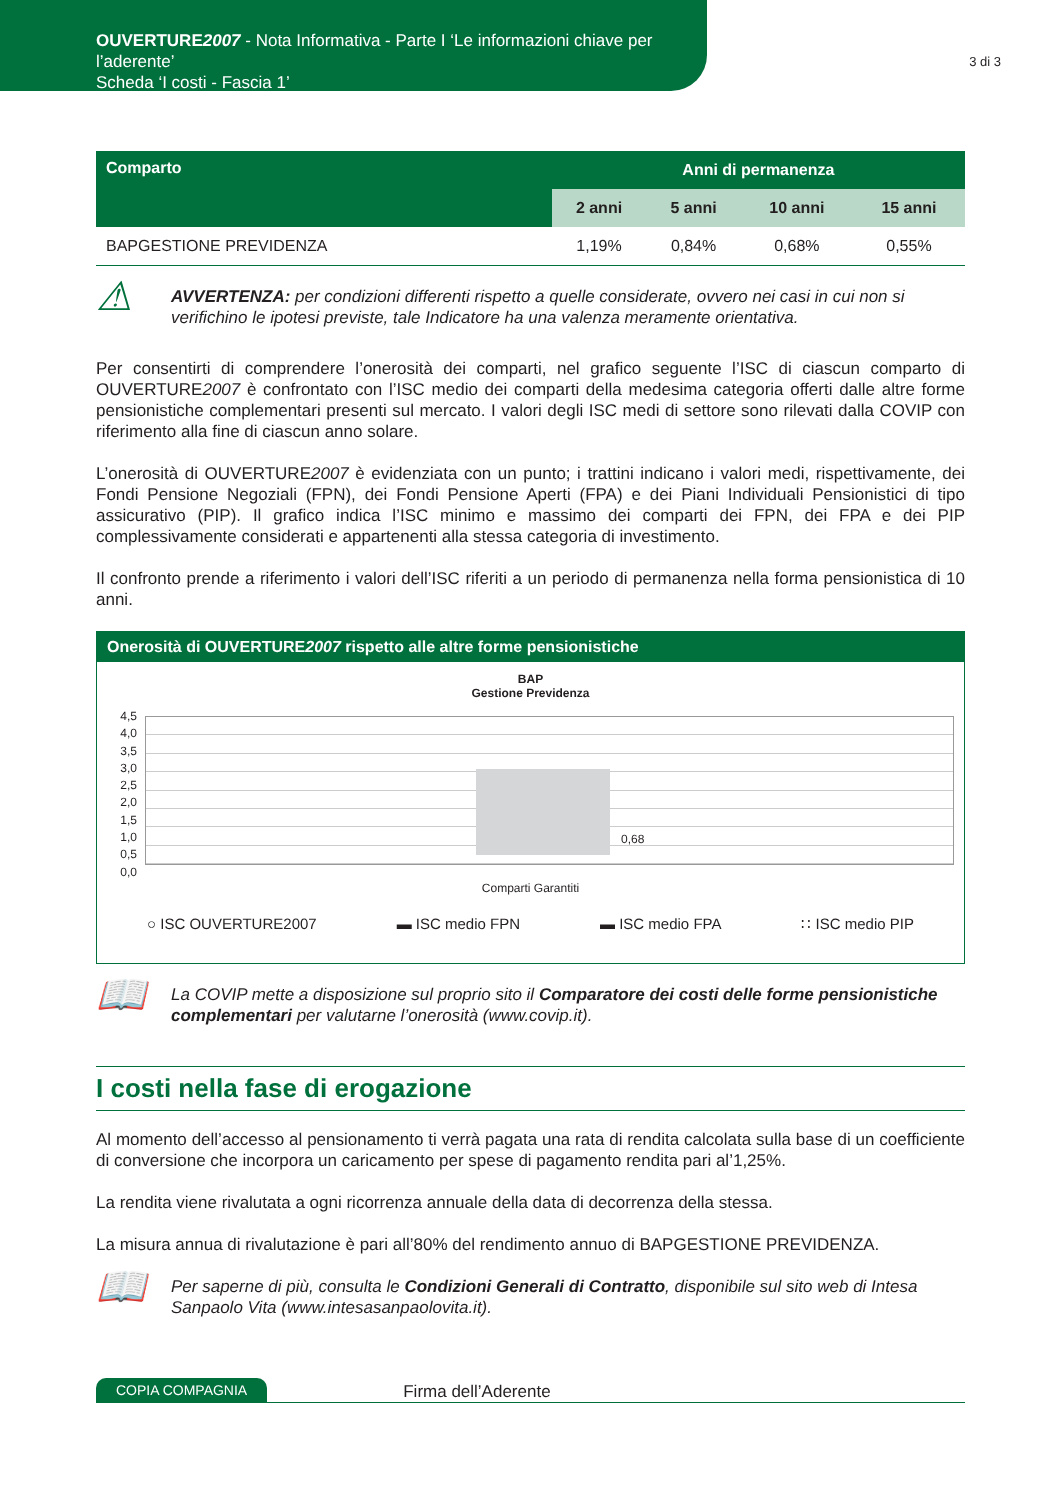OUVERTURE2007 - Nota Informativa - Parte I ‘Le informazioni chiave per l’aderente’
Scheda ‘I costi - Fascia 1’
3 di 3
| Comparto | Anni di permanenza | | | |
| --- | --- | --- | --- | --- |
| | 2 anni | 5 anni | 10 anni | 15 anni |
| BAPGESTIONE PREVIDENZA | 1,19% | 0,84% | 0,68% | 0,55% |
⚠
AVVERTENZA: per condizioni differenti rispetto a quelle considerate, ovvero nei casi in cui non si verifichino le ipotesi previste, tale Indicatore ha una valenza meramente orientativa.
Per consentirti di comprendere l’onerosità dei comparti, nel grafico seguente l’ISC di ciascun comparto di OUVERTURE2007 è confrontato con l’ISC medio dei comparti della medesima categoria offerti dalle altre forme pensionistiche complementari presenti sul mercato. I valori degli ISC medi di settore sono rilevati dalla COVIP con riferimento alla fine di ciascun anno solare.
L’onerosità di OUVERTURE2007 è evidenziata con un punto; i trattini indicano i valori medi, rispettivamente, dei Fondi Pensione Negoziali (FPN), dei Fondi Pensione Aperti (FPA) e dei Piani Individuali Pensionistici di tipo assicurativo (PIP). Il grafico indica l’ISC minimo e massimo dei comparti dei FPN, dei FPA e dei PIP complessivamente considerati e appartenenti alla stessa categoria di investimento.
Il confronto prende a riferimento i valori dell’ISC riferiti a un periodo di permanenza nella forma pensionistica di 10 anni.
Onerosità di OUVERTURE2007 rispetto alle altre forme pensionistiche
BAP
Gestione Previdenza
4,5
4,0
3,5
3,0
2,5
2,0
1,5
1,0
0,5
0,0
0,68
Comparti Garantiti
○ ISC OUVERTURE2007 ▬ ISC medio FPN ▬ ISC medio FPA ∷ ISC medio PIP
📖
La COVIP mette a disposizione sul proprio sito il Comparatore dei costi delle forme pensionistiche complementari per valutarne l’onerosità (www.covip.it).
I costi nella fase di erogazione
Al momento dell’accesso al pensionamento ti verrà pagata una rata di rendita calcolata sulla base di un coefficiente di conversione che incorpora un caricamento per spese di pagamento rendita pari al’1,25%.
La rendita viene rivalutata a ogni ricorrenza annuale della data di decorrenza della stessa.
La misura annua di rivalutazione è pari all’80% del rendimento annuo di BAPGESTIONE PREVIDENZA.
📖
Per saperne di più, consulta le Condizioni Generali di Contratto, disponibile sul sito web di Intesa Sanpaolo Vita (www.intesasanpaolovita.it).
COPIA COMPAGNIA Firma dell’Aderente